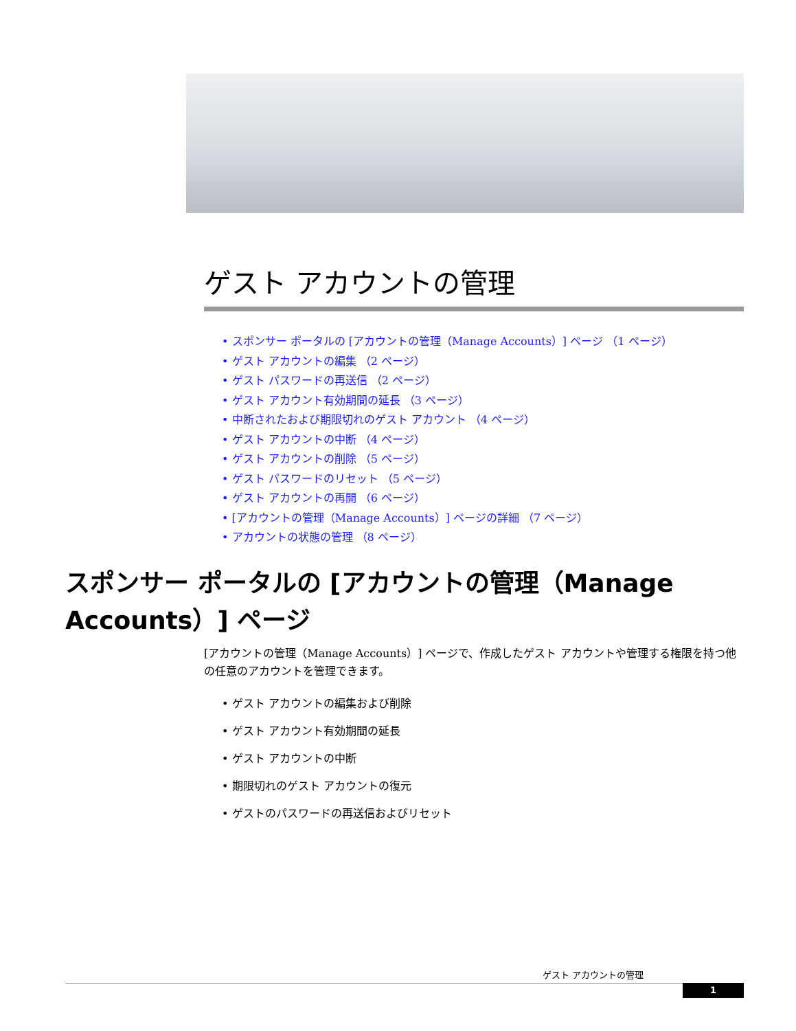ゲスト アカウントの管理
• スポンサー ポータルの [アカウントの管理（Manage Accounts）] ページ （1 ページ）
• ゲスト アカウントの編集 （2 ページ）
• ゲスト パスワードの再送信 （2 ページ）
• ゲスト アカウント有効期間の延長 （3 ページ）
• 中断されたおよび期限切れのゲスト アカウント （4 ページ）
• ゲスト アカウントの中断 （4 ページ）
• ゲスト アカウントの削除 （5 ページ）
• ゲスト パスワードのリセット （5 ページ）
• ゲスト アカウントの再開 （6 ページ）
• [アカウントの管理（Manage Accounts）] ページの詳細 （7 ページ）
• アカウントの状態の管理 （8 ページ）
スポンサー ポータルの [アカウントの管理（Manage Accounts）] ページ
[アカウントの管理（Manage Accounts）] ページで、作成したゲスト アカウントや管理する権限を持つ他の任意のアカウントを管理できます。
• ゲスト アカウントの編集および削除
• ゲスト アカウント有効期間の延長
• ゲスト アカウントの中断
• 期限切れのゲスト アカウントの復元
• ゲストのパスワードの再送信およびリセット
ゲスト アカウントの管理
1